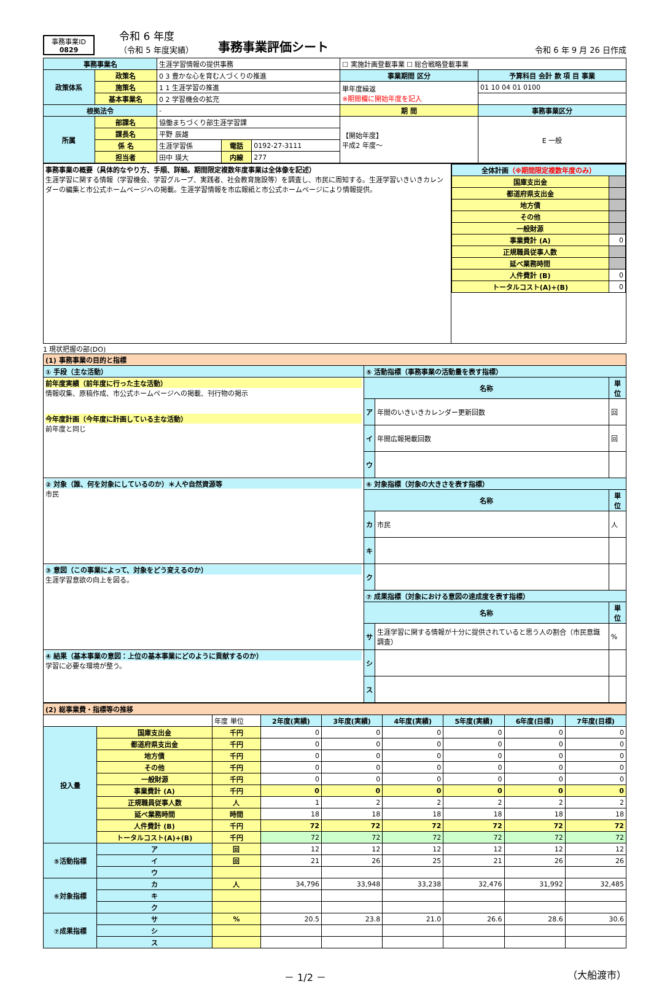事務事業ID
0829
令和 6 年度
（令和 5 年度実績）
事務事業評価シート
令和 6 年 9 月 26 日作成
| 事務事業名 | | 生涯学習情報の提供事務 | | | ☐ 実施計画登載事業 ☐ 総合戦略登載事業 | |
| 政策体系 | 政策名 | 0 3 豊かな心を育む人づくりの推進 | | | 事業期間 区分 | 予算科目 会計 款 項 目 事業 |
| | 施策名 | 1 1 生涯学習の推進 | | | 単年度繰返 ※期間欄に開始年度を記入 | 01 10 04 01 0100 |
| | 基本事業名 | 0 2 学習機会の拡充 | | | | |
| 根拠法令 | | - | | | 期 間 | 事務事業区分 |
| 所属 | 部課名 | 協働まちづくり部生涯学習課 | | | 【開始年度】 平成2 年度～ | E 一般 |
| | 課長名 | 平野 辰雄 | | | | |
| | 係 名 | 生涯学習係 | 電話 | 0192-27-3111 | | |
| | 担当者 | 田中 瑛大 | 内線 | 277 | | |
| 事務事業の概要（具体的なやり方、手順、詳細。期間限定複数年度事業は全体像を記述） 生涯学習に関する情報（学習機会、学習グループ、実践者、社会教育施設等）を調査し、市民に周知する。生涯学習いきいきカレンダーの編集と市公式ホームページへの掲載。生涯学習情報を市広報紙と市公式ホームページにより情報提供。 | / 全体計画 （※期間限定複数年度のみ） / / / 国庫支出金 / / / 都道府県支出金 / / / 地方債 / / / その他 / / / 一般財源 / / / 事業費計 (A) / 0 / / 正規職員従事人数 / / / 延べ業務時間 / / / 人件費計 (B) / 0 / / トータルコスト(A)+(B) / 0 / |
1 現状把握の部(DO)
| (1) 事務事業の目的と指標 | | | |
| ① 手段（主な活動） | ⑤ 活動指標（事務事業の活動量を表す指標） | | |
| 前年度実績（前年度に行った主な活動） 情報収集、原稿作成、市公式ホームページへの掲載、刊行物の掲示 今年度計画（今年度に計画している主な活動） 前年度と同じ | 名称 | | 単位 |
| | ア | 年間のいきいきカレンダー更新回数 | 回 |
| | イ | 年間広報掲載回数 | 回 |
| | ウ | | |
| ② 対象（誰、何を対象にしているのか）＊人や自然資源等 市民 | ⑥ 対象指標（対象の大きさを表す指標） | | |
| | 名称 | | 単位 |
| | カ | 市民 | 人 |
| | キ | | |
| ③ 意図（この事業によって、対象をどう変えるのか） 生涯学習意欲の向上を図る。 | ク | | |
| | ⑦ 成果指標（対象における意図の達成度を表す指標） | | |
| | 名称 | | 単位 |
| | サ | 生涯学習に関する情報が十分に提供されていると思う人の割合（市民意識調査） | % |
| ④ 結果（基本事業の意図：上位の基本事業にどのように貢献するのか） 学習に必要な環境が整う。 | シ | | |
| | ス | | |
| (2) 総事業費・指標等の推移 | | | | | | | | |
| | | 年度 単位 | 2年度(実績) | 3年度(実績) | 4年度(実績) | 5年度(実績) | 6年度(目標) | 7年度(目標) |
| 投入量 | 国庫支出金 | 千円 | 0 | 0 | 0 | 0 | 0 | 0 |
| | 都道府県支出金 | 千円 | 0 | 0 | 0 | 0 | 0 | 0 |
| | 地方債 | 千円 | 0 | 0 | 0 | 0 | 0 | 0 |
| | その他 | 千円 | 0 | 0 | 0 | 0 | 0 | 0 |
| | 一般財源 | 千円 | 0 | 0 | 0 | 0 | 0 | 0 |
| | 事業費計 (A) | 千円 | 0 | 0 | 0 | 0 | 0 | 0 |
| | 正規職員従事人数 | 人 | 1 | 2 | 2 | 2 | 2 | 2 |
| | 延べ業務時間 | 時間 | 18 | 18 | 18 | 18 | 18 | 18 |
| | 人件費計 (B) | 千円 | 72 | 72 | 72 | 72 | 72 | 72 |
| | トータルコスト(A)+(B) | 千円 | 72 | 72 | 72 | 72 | 72 | 72 |
| ⑤活動指標 | ア | 回 | 12 | 12 | 12 | 12 | 12 | 12 |
| | イ | 回 | 21 | 26 | 25 | 21 | 26 | 26 |
| | ウ | | | | | | | |
| ⑥対象指標 | カ | 人 | 34,796 | 33,948 | 33,238 | 32,476 | 31,992 | 32,485 |
| | キ | | | | | | | |
| | ク | | | | | | | |
| ⑦成果指標 | サ | % | 20.5 | 23.8 | 21.0 | 26.6 | 28.6 | 30.6 |
| | シ | | | | | | | |
| | ス | | | | | | | |
－ 1/2 － （大船渡市）